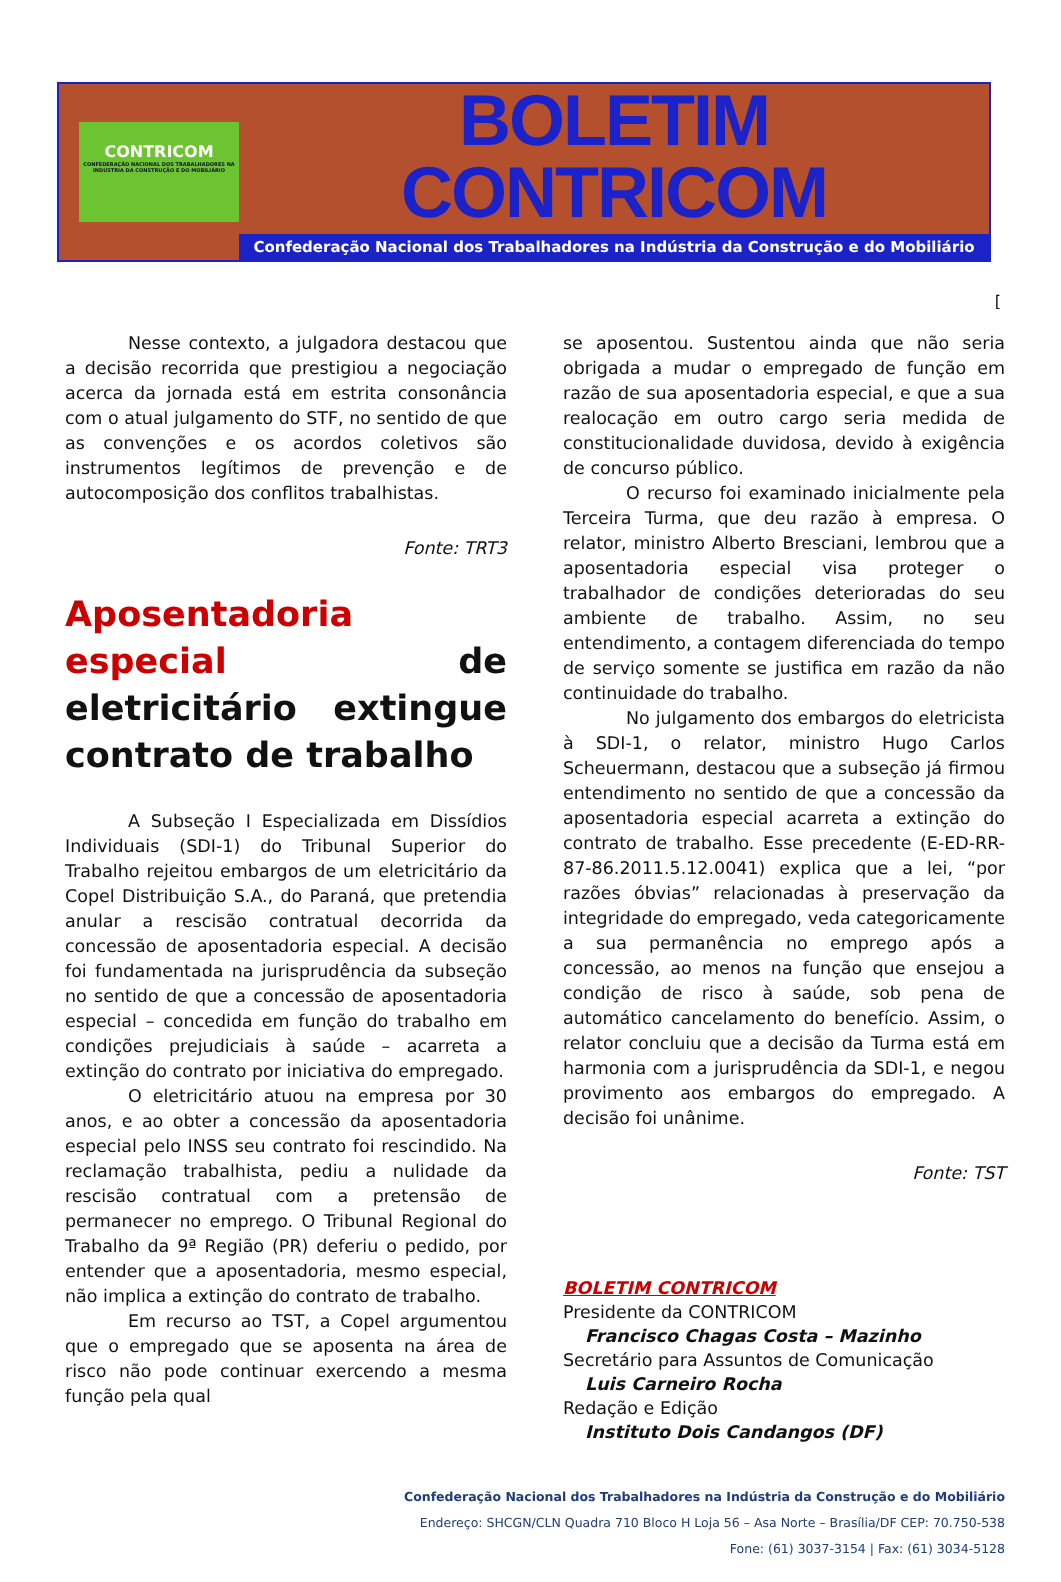CONTRICOM
CONFEDERAÇÃO NACIONAL DOS TRABALHADORES NA INDÚSTRIA DA CONSTRUÇÃO E DO MOBILIÁRIO
BOLETIM CONTRICOM
Confederação Nacional dos Trabalhadores na Indústria da Construção e do Mobiliário
[
Nesse contexto, a julgadora destacou que a decisão recorrida que prestigiou a negociação acerca da jornada está em estrita consonância com o atual julgamento do STF, no sentido de que as convenções e os acordos coletivos são instrumentos legítimos de prevenção e de autocomposição dos conflitos trabalhistas.
Fonte: TRT3
Aposentadoria especial de eletricitário extingue contrato de trabalho
A Subseção I Especializada em Dissídios Individuais (SDI-1) do Tribunal Superior do Trabalho rejeitou embargos de um eletricitário da Copel Distribuição S.A., do Paraná, que pretendia anular a rescisão contratual decorrida da concessão de aposentadoria especial. A decisão foi fundamentada na jurisprudência da subseção no sentido de que a concessão de aposentadoria especial – concedida em função do trabalho em condições prejudiciais à saúde – acarreta a extinção do contrato por iniciativa do empregado.
O eletricitário atuou na empresa por 30 anos, e ao obter a concessão da aposentadoria especial pelo INSS seu contrato foi rescindido. Na reclamação trabalhista, pediu a nulidade da rescisão contratual com a pretensão de permanecer no emprego. O Tribunal Regional do Trabalho da 9ª Região (PR) deferiu o pedido, por entender que a aposentadoria, mesmo especial, não implica a extinção do contrato de trabalho.
Em recurso ao TST, a Copel argumentou que o empregado que se aposenta na área de risco não pode continuar exercendo a mesma função pela qual
se aposentou. Sustentou ainda que não seria obrigada a mudar o empregado de função em razão de sua aposentadoria especial, e que a sua realocação em outro cargo seria medida de constitucionalidade duvidosa, devido à exigência de concurso público.
O recurso foi examinado inicialmente pela Terceira Turma, que deu razão à empresa. O relator, ministro Alberto Bresciani, lembrou que a aposentadoria especial visa proteger o trabalhador de condições deterioradas do seu ambiente de trabalho. Assim, no seu entendimento, a contagem diferenciada do tempo de serviço somente se justifica em razão da não continuidade do trabalho.
No julgamento dos embargos do eletricista à SDI-1, o relator, ministro Hugo Carlos Scheuermann, destacou que a subseção já firmou entendimento no sentido de que a concessão da aposentadoria especial acarreta a extinção do contrato de trabalho. Esse precedente (E-ED-RR-87-86.2011.5.12.0041) explica que a lei, “por razões óbvias” relacionadas à preservação da integridade do empregado, veda categoricamente a sua permanência no emprego após a concessão, ao menos na função que ensejou a condição de risco à saúde, sob pena de automático cancelamento do benefício. Assim, o relator concluiu que a decisão da Turma está em harmonia com a jurisprudência da SDI-1, e negou provimento aos embargos do empregado. A decisão foi unânime.
Fonte: TST
BOLETIM CONTRICOM
Presidente da CONTRICOM
Francisco Chagas Costa – Mazinho
Secretário para Assuntos de Comunicação
Luis Carneiro Rocha
Redação e Edição
Instituto Dois Candangos (DF)
Confederação Nacional dos Trabalhadores na Indústria da Construção e do Mobiliário
Endereço: SHCGN/CLN Quadra 710 Bloco H Loja 56 – Asa Norte – Brasília/DF CEP: 70.750-538
Fone: (61) 3037-3154 | Fax: (61) 3034-5128